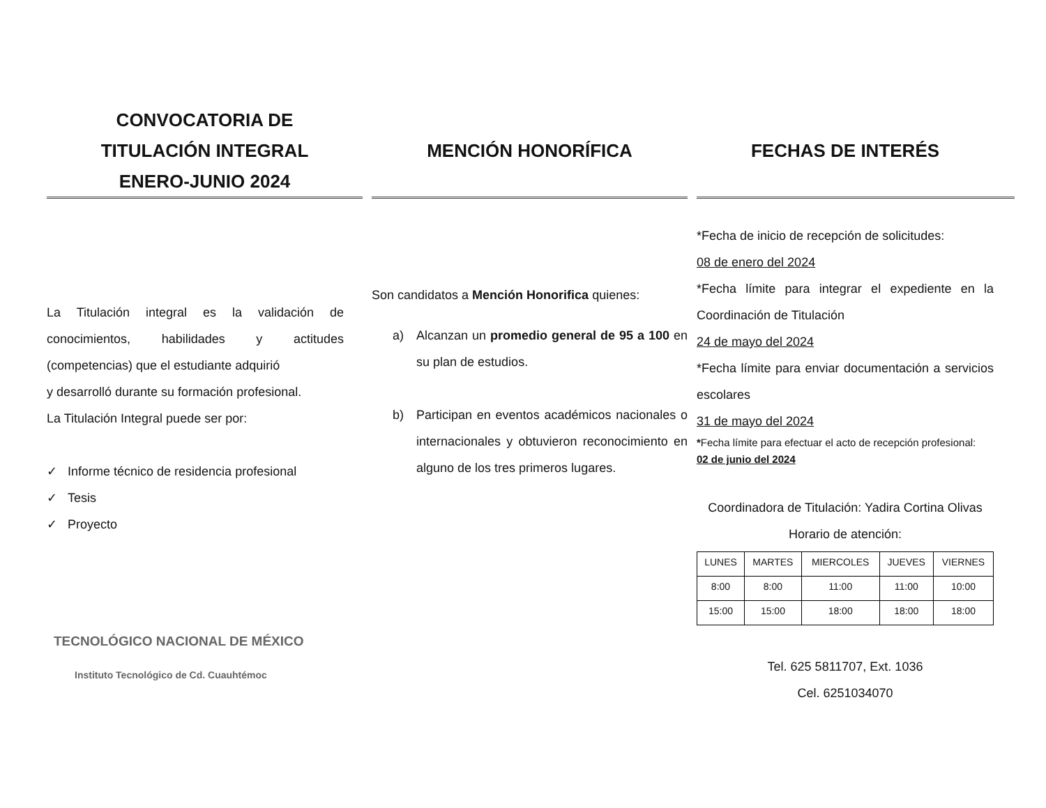CONVOCATORIA DE
TITULACIÓN INTEGRAL
ENERO-JUNIO 2024
La Titulación integral es la validación de conocimientos, habilidades y actitudes (competencias) que el estudiante adquirió
y desarrolló durante su formación profesional.
La Titulación Integral puede ser por:
✓ Informe técnico de residencia profesional
✓ Tesis
✓ Proyecto
TECNOLÓGICO NACIONAL DE MÉXICO
Instituto Tecnológico de Cd. Cuauhtémoc
MENCIÓN HONORÍFICA
Son candidatos a Mención Honorifica quienes:
a) Alcanzan un promedio general de 95 a 100 en su plan de estudios.
b) Participan en eventos académicos nacionales o internacionales y obtuvieron reconocimiento en alguno de los tres primeros lugares.
FECHAS DE INTERÉS
*Fecha de inicio de recepción de solicitudes:
08 de enero del 2024
*Fecha límite para integrar el expediente en la Coordinación de Titulación
24 de mayo del 2024
*Fecha límite para enviar documentación a servicios escolares
31 de mayo del 2024
*Fecha límite para efectuar el acto de recepción profesional:
02 de junio del 2024
Coordinadora de Titulación: Yadira Cortina Olivas
Horario de atención:
| LUNES | MARTES | MIERCOLES | JUEVES | VIERNES |
| 8:00 | 8:00 | 11:00 | 11:00 | 10:00 |
| 15:00 | 15:00 | 18:00 | 18:00 | 18:00 |
Tel. 625 5811707, Ext. 1036
Cel. 6251034070